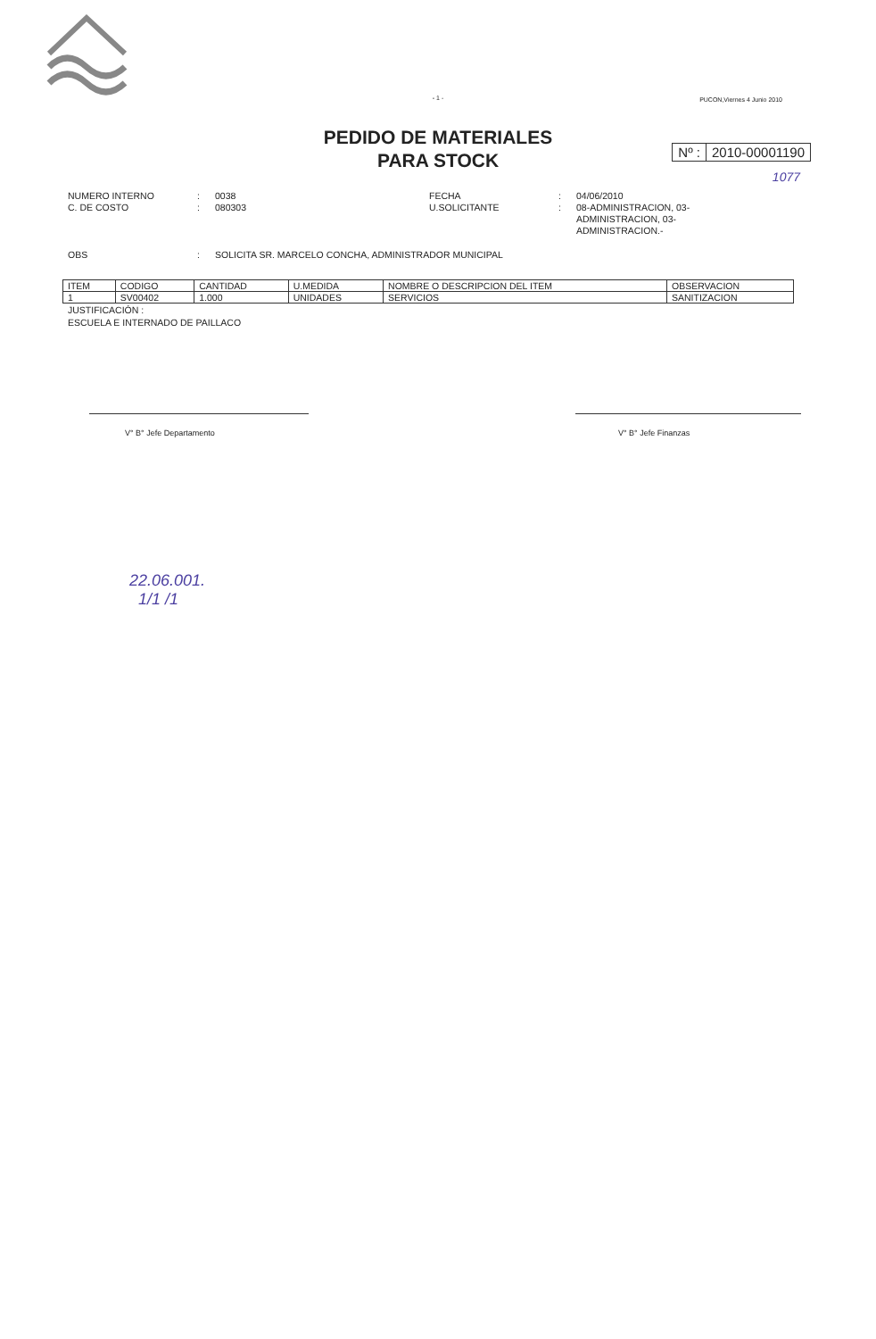- 1 -
PUCON,Viernes 4 Junio 2010
PEDIDO DE MATERIALES
PARA STOCK
Nº : 2010-00001190
1077
NUMERO INTERNO
:
0038
FECHA
:
04/06/2010
C. DE COSTO
:
080303
U.SOLICITANTE
:
08-ADMINISTRACION, 03-ADMINISTRACION, 03-ADMINISTRACION.-
OBS
:
SOLICITA SR. MARCELO CONCHA, ADMINISTRADOR MUNICIPAL
| ITEM | CODIGO | CANTIDAD | U.MEDIDA | NOMBRE O DESCRIPCION DEL ITEM | OBSERVACION |
| --- | --- | --- | --- | --- | --- |
| 1 | SV00402 | 1.000 | UNIDADES | SERVICIOS | SANITIZACION |
JUSTIFICACIÓN :
ESCUELA E INTERNADO DE PAILLACO
V° B° Jefe Departamento V° B° Jefe Finanzas
22.06.001.
1/1 /1